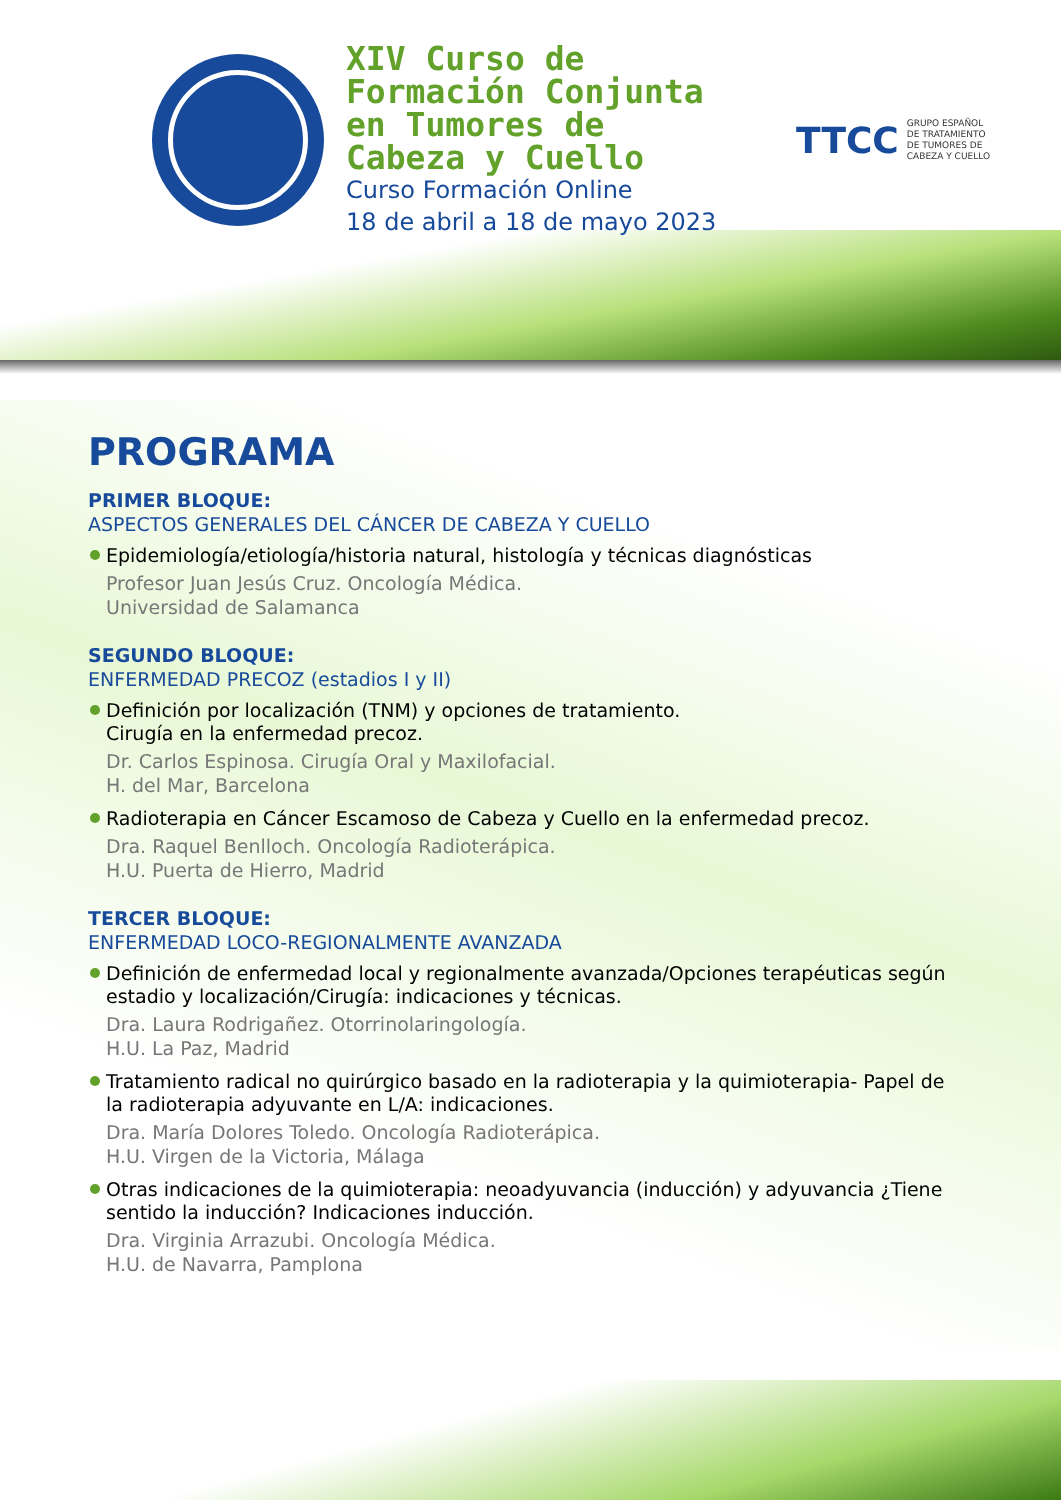XIV Curso de Formación Conjunta en Tumores de Cabeza y Cuello
Curso Formación Online
18 de abril a 18 de mayo 2023
TTCC GRUPO ESPAÑOL
DE TRATAMIENTO
DE TUMORES DE
CABEZA Y CUELLO
PROGRAMA
PRIMER BLOQUE:
ASPECTOS GENERALES DEL CÁNCER DE CABEZA Y CUELLO
Epidemiología/etiología/historia natural, histología y técnicas diagnósticas
Profesor Juan Jesús Cruz. Oncología Médica.
Universidad de Salamanca
SEGUNDO BLOQUE:
ENFERMEDAD PRECOZ (estadios I y II)
Definición por localización (TNM) y opciones de tratamiento.
Cirugía en la enfermedad precoz.
Dr. Carlos Espinosa. Cirugía Oral y Maxilofacial.
H. del Mar, Barcelona
Radioterapia en Cáncer Escamoso de Cabeza y Cuello en la enfermedad precoz.
Dra. Raquel Benlloch. Oncología Radioterápica.
H.U. Puerta de Hierro, Madrid
TERCER BLOQUE:
ENFERMEDAD LOCO-REGIONALMENTE AVANZADA
Definición de enfermedad local y regionalmente avanzada/Opciones terapéuticas según estadio y localización/Cirugía: indicaciones y técnicas.
Dra. Laura Rodrigañez. Otorrinolaringología.
H.U. La Paz, Madrid
Tratamiento radical no quirúrgico basado en la radioterapia y la quimioterapia- Papel de la radioterapia adyuvante en L/A: indicaciones.
Dra. María Dolores Toledo. Oncología Radioterápica.
H.U. Virgen de la Victoria, Málaga
Otras indicaciones de la quimioterapia: neoadyuvancia (inducción) y adyuvancia ¿Tiene sentido la inducción? Indicaciones inducción.
Dra. Virginia Arrazubi. Oncología Médica.
H.U. de Navarra, Pamplona